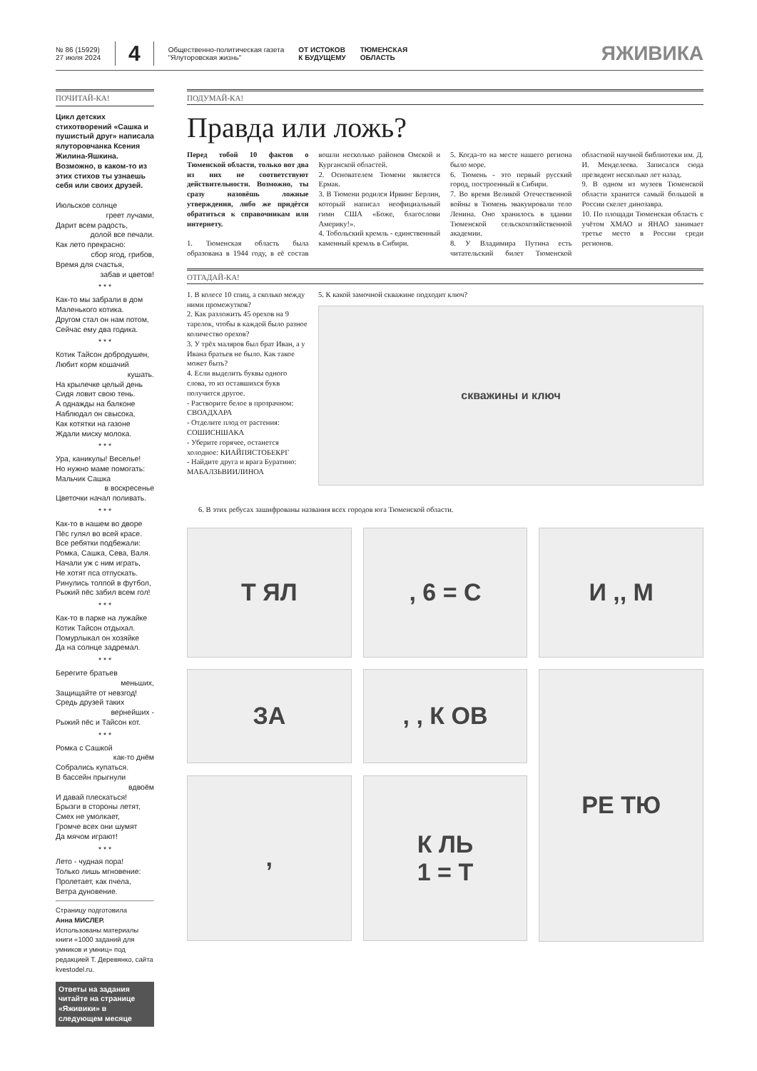№ 86 (15929)
27 июля 2024
4
Общественно-политическая газета
"Ялуторовская жизнь"
ОТ ИСТОКОВ
К БУДУЩЕМУ
ТЮМЕНСКАЯ
ОБЛАСТЬ
ЯЖИВИКА
ПОЧИТАЙ-КА!
Цикл детских стихотворений «Сашка и пушистый друг» написала ялуторовчанка Ксения Жилина-Яшкина. Возможно, в каком-то из этих стихов ты узнаешь себя или своих друзей.
Июльское солнце
греет лучами,
Дарит всем радость,
долой все печали.
Как лето прекрасно:
сбор ягод, грибов,
Время для счастья,
забав и цветов!
* * *
Как-то мы забрали в дом
Маленького котика.
Другом стал он нам потом,
Сейчас ему два годика.
* * *
Котик Тайсон добродушен,
Любит корм кошачий
кушать.
На крылечке целый день
Сидя ловит свою тень.
А однажды на балконе
Наблюдал он свысока,
Как котятки на газоне
Ждали миску молока.
* * *
Ура, каникулы! Веселье!
Но нужно маме помогать:
Мальчик Сашка
в воскресенье
Цветочки начал поливать.
* * *
Как-то в нашем во дворе
Пёс гулял во всей красе.
Все ребятки подбежали:
Ромка, Сашка, Сева, Валя.
Начали уж с ним играть,
Не хотят пса отпускать.
Ринулись толпой в футбол,
Рыжий пёс забил всем гол!
* * *
Как-то в парке на лужайке
Котик Тайсон отдыхал.
Помурлыкал он хозяйке
Да на солнце задремал.
* * *
Берегите братьев
меньших,
Защищайте от невзгод!
Средь друзей таких
вернейших -
Рыжий пёс и Тайсон кот.
* * *
Ромка с Сашкой
как-то днём
Собрались купаться.
В бассейн прыгнули
вдвоём
И давай плескаться!
Брызги в стороны летят,
Смех не умолкает,
Громче всех они шумят
Да мячом играют!
* * *
Лето - чудная пора!
Только лишь мгновение:
Пролетает, как пчела,
Ветра дуновение.
Страницу подготовила
Анна МИСЛЕР.
Использованы материалы книги «1000 заданий для умников и умниц» под редакцией Т. Деревянко, сайта kvestodel.ru.
Ответы на задания читайте на странице «Яживики» в следующем месяце
ПОДУМАЙ-КА!
Правда или ложь?
Перед тобой 10 фактов о Тюменской области, только вот два из них не соответствуют действительности. Возможно, ты сразу назовёшь ложные утверждения, либо же придётся обратиться к справочникам или интернету.
1. Тюменская область была образована в 1944 году, в её состав вошли несколько районов Омской и Курганской областей.
2. Основателем Тюмени является Ермак.
3. В Тюмени родился Ирвинг Берлин, который написал неофициальный гимн США «Боже, благослови Америку!».
4. Тобольский кремль - единственный каменный кремль в Сибири.
5. Когда-то на месте нашего региона было море.
6. Тюмень - это первый русский город, построенный в Сибири.
7. Во время Великой Отечественной войны в Тюмень эвакуировали тело Ленина. Оно хранилось в здании Тюменской сельскохозяйственной академии.
8. У Владимира Путина есть читательский билет Тюменской областной научной библиотеки им. Д. И. Менделеева. Записался сюда президент несколько лет назад.
9. В одном из музеев Тюменской области хранится самый большой в России скелет динозавра.
10. По площади Тюменская область с учётом ХМАО и ЯНАО занимает третье место в России среди регионов.
ОТГАДАЙ-КА!
1. В колесе 10 спиц, а сколько между ними промежутков?
2. Как разложить 45 орехов на 9 тарелок, чтобы в каждой было разное количество орехов?
3. У трёх маляров был брат Иван, а у Ивана братьев не было. Как такое может быть?
4. Если выделить буквы одного слова, то из оставшихся букв получится другое.
- Растворите белое в прозрачном: СВОАДХАРА
- Отделите плод от растения: СОШИСНШАКА
- Уберите горячее, останется холодное: КИАЙПЯСТОБЕКРГ
- Найдите друга и врага Буратино: МАБАЛЗЬВИИЛИНОА
5. К какой замочной скважине подходит ключ?
скважины и ключ
6. В этих ребусах зашифрованы названия всех городов юга Тюменской области.
Т ЯЛ
, 6 = С
И ,, М
ЗА
, , К ОВ
РЕ ТЮ
,
К ЛЬ
1 = Т